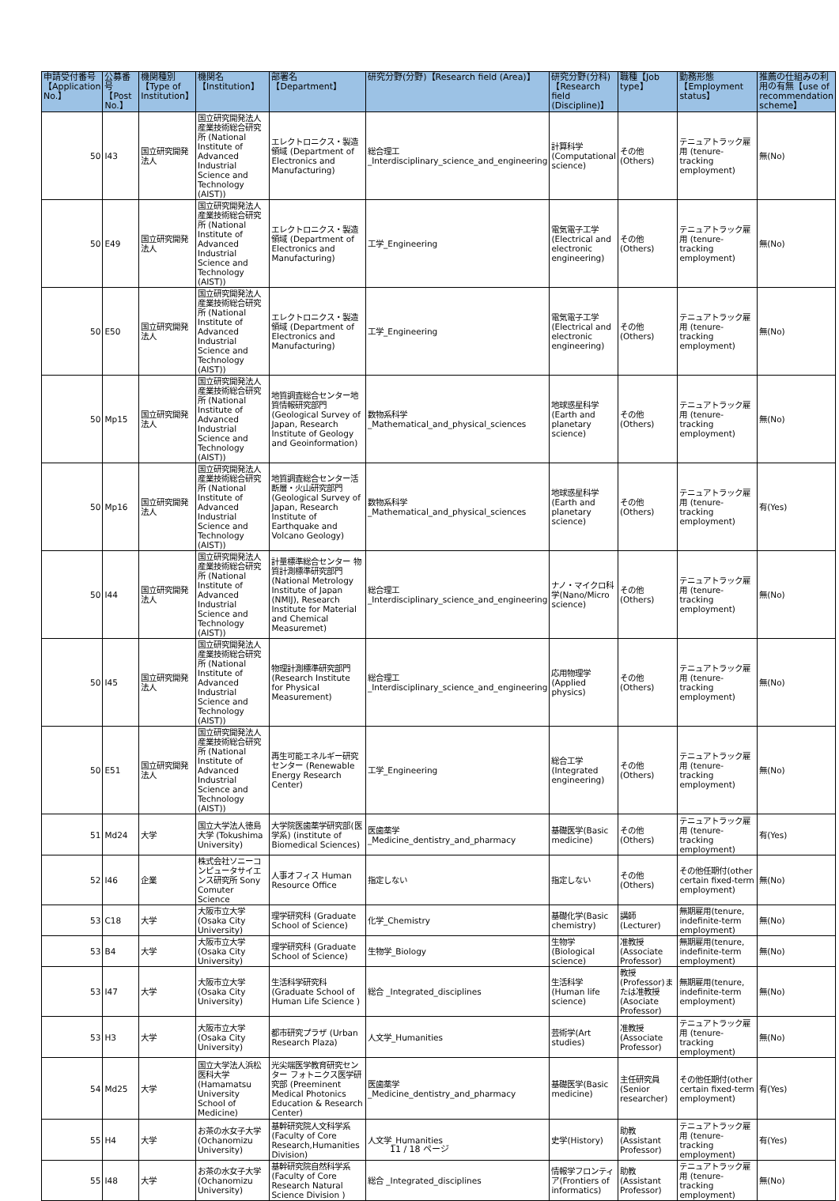| 申請受付番号【Application No.】 | 公募番号【Post No.】 | 機関種別【Type of Institution】 | 機関名【Institution】 | 部署名【Department】 | 研究分野(分野)【Research field (Area)】 | 研究分野(分科)【Research field (Discipline)】 | 職種【Job type】 | 勤務形態【Employment status】 | 推薦の仕組みの利用の有無【use of recommendation scheme】 |
| --- | --- | --- | --- | --- | --- | --- | --- | --- | --- |
| 50 | I43 | 国立研究開発法人 | 国立研究開発法人産業技術総合研究所 (National Institute of Advanced Industrial Science and Technology (AIST)) | エレクトロニクス・製造領域 (Department of Electronics and Manufacturing) | 総合理工 _Interdisciplinary_science_and_engineering | 計算科学 (Computational science) | その他(Others) | テニュアトラック雇用 (tenure-tracking employment) | 無(No) |
| 50 | E49 | 国立研究開発法人 | 国立研究開発法人産業技術総合研究所 (National Institute of Advanced Industrial Science and Technology (AIST)) | エレクトロニクス・製造領域 (Department of Electronics and Manufacturing) | 工学_Engineering | 電気電子工学 (Electrical and electronic engineering) | その他(Others) | テニュアトラック雇用 (tenure-tracking employment) | 無(No) |
| 50 | E50 | 国立研究開発法人 | 国立研究開発法人産業技術総合研究所 (National Institute of Advanced Industrial Science and Technology (AIST)) | エレクトロニクス・製造領域 (Department of Electronics and Manufacturing) | 工学_Engineering | 電気電子工学 (Electrical and electronic engineering) | その他(Others) | テニュアトラック雇用 (tenure-tracking employment) | 無(No) |
| 50 | Mp15 | 国立研究開発法人 | 国立研究開発法人産業技術総合研究所 (National Institute of Advanced Industrial Science and Technology (AIST)) | 地質調査総合センター地質情報研究部門 (Geological Survey of Japan, Research Institute of Geology and Geoinformation) | 数物系科学 _Mathematical_and_physical_sciences | 地球惑星科学 (Earth and planetary science) | その他(Others) | テニュアトラック雇用 (tenure-tracking employment) | 無(No) |
| 50 | Mp16 | 国立研究開発法人 | 国立研究開発法人産業技術総合研究所 (National Institute of Advanced Industrial Science and Technology (AIST)) | 地質調査総合センター活断層・火山研究部門 (Geological Survey of Japan, Research Institute of Earthquake and Volcano Geology) | 数物系科学 _Mathematical_and_physical_sciences | 地球惑星科学 (Earth and planetary science) | その他(Others) | テニュアトラック雇用 (tenure-tracking employment) | 有(Yes) |
| 50 | I44 | 国立研究開発法人 | 国立研究開発法人産業技術総合研究所 (National Institute of Advanced Industrial Science and Technology (AIST)) | 計量標準総合センター 物質計測標準研究部門 (National Metrology Institute of Japan (NMIJ), Research Institute for Material and Chemical Measuremet) | 総合理工 _Interdisciplinary_science_and_engineering | ナノ・マイクロ科学(Nano/Micro science) | その他(Others) | テニュアトラック雇用 (tenure-tracking employment) | 無(No) |
| 50 | I45 | 国立研究開発法人 | 国立研究開発法人産業技術総合研究所 (National Institute of Advanced Industrial Science and Technology (AIST)) | 物理計測標準研究部門 (Research Institute for Physical Measurement) | 総合理工 _Interdisciplinary_science_and_engineering | 応用物理学 (Applied physics) | その他(Others) | テニュアトラック雇用 (tenure-tracking employment) | 無(No) |
| 50 | E51 | 国立研究開発法人 | 国立研究開発法人産業技術総合研究所 (National Institute of Advanced Industrial Science and Technology (AIST)) | 再生可能エネルギー研究センター (Renewable Energy Research Center) | 工学_Engineering | 総合工学 (Integrated engineering) | その他(Others) | テニュアトラック雇用 (tenure-tracking employment) | 無(No) |
| 51 | Md24 | 大学 | 国立大学法人徳島大学 (Tokushima University) | 大学院医歯薬学研究部(医学系) (institute of Biomedical Sciences) | 医歯薬学 _Medicine_dentistry_and_pharmacy | 基礎医学(Basic medicine) | その他(Others) | テニュアトラック雇用 (tenure-tracking employment) | 有(Yes) |
| 52 | I46 | 企業 | 株式会社ソニーコンピュータサイエンス研究所 Sony Comuter Science | 人事オフィス Human Resource Office | 指定しない | 指定しない | その他(Others) | その他任期付(other certain fixed-term employment) | 無(No) |
| 53 | C18 | 大学 | 大阪市立大学 (Osaka City University) | 理学研究科 (Graduate School of Science) | 化学_Chemistry | 基礎化学(Basic chemistry) | 講師(Lecturer) | 無期雇用(tenure, indefinite-term employment) | 無(No) |
| 53 | B4 | 大学 | 大阪市立大学 (Osaka City University) | 理学研究科 (Graduate School of Science) | 生物学_Biology | 生物学 (Biological science) | 准教授(Associate Professor) | 無期雇用(tenure, indefinite-term employment) | 無(No) |
| 53 | I47 | 大学 | 大阪市立大学 (Osaka City University) | 生活科学研究科 (Graduate School of Human Life Science ) | 総合 _Integrated_disciplines | 生活科学(Human life science) | 教授(Professor)または准教授 (Asociate Professor) | 無期雇用(tenure, indefinite-term employment) | 無(No) |
| 53 | H3 | 大学 | 大阪市立大学 (Osaka City University) | 都市研究プラザ (Urban Research Plaza) | 人文学_Humanities | 芸術学(Art studies) | 准教授(Associate Professor) | テニュアトラック雇用 (tenure-tracking employment) | 無(No) |
| 54 | Md25 | 大学 | 国立大学法人浜松医科大学 (Hamamatsu University School of Medicine) | 光尖端医学教育研究センター フォトニクス医学研究部 (Preeminent Medical Photonics Education & Research Center) | 医歯薬学 _Medicine_dentistry_and_pharmacy | 基礎医学(Basic medicine) | 主任研究員(Senior researcher) | その他任期付(other certain fixed-term employment) | 有(Yes) |
| 55 | H4 | 大学 | お茶の水女子大学 (Ochanomizu University) | 基幹研究院人文科学系 (Faculty of Core Research,Humanities Division) | 人文学_Humanities | 史学(History) | 助教(Assistant Professor) | テニュアトラック雇用 (tenure-tracking employment) | 有(Yes) |
| 55 | I48 | 大学 | お茶の水女子大学 (Ochanomizu University) | 基幹研究院自然科学系 (Faculty of Core Research Natural Science Division ) | 総合 _Integrated_disciplines | 情報学フロンティア(Frontiers of informatics) | 助教(Assistant Professor) | テニュアトラック雇用 (tenure-tracking employment) | 無(No) |
11 / 18 ページ